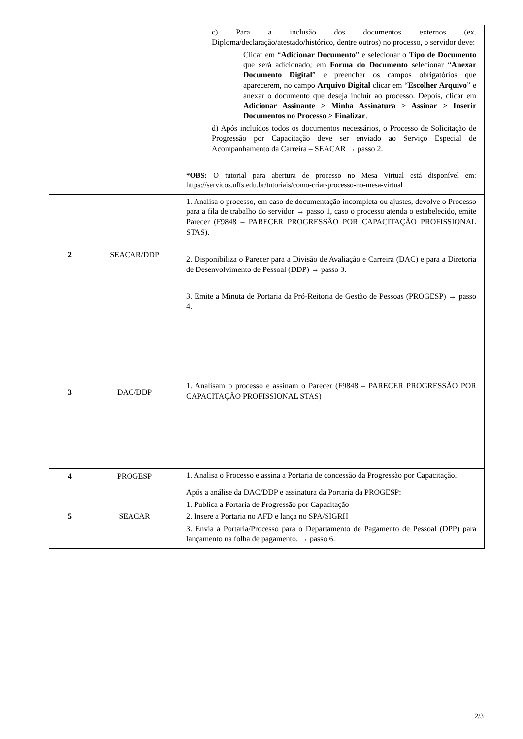| | | c) Para a inclusão dos documentos externos (ex. Diploma/declaração/atestado/histórico, dentre outros) no processo, o servidor deve: Clicar em “ Adicionar Documento ” e selecionar o Tipo de Documento que será adicionado; em Forma do Documento selecionar “ Anexar Documento Digital ” e preencher os campos obrigatórios que aparecerem, no campo Arquivo Digital clicar em “ Escolher Arquivo ” e anexar o documento que deseja incluir ao processo. Depois, clicar em Adicionar Assinante > Minha Assinatura > Assinar > Inserir Documentos no Processo > Finalizar . d) Após incluídos todos os documentos necessários, o Processo de Solicitação de Progressão por Capacitação deve ser enviado ao Serviço Especial de Acompanhamento da Carreira – SEACAR → passo 2. *OBS: O tutorial para abertura de processo no Mesa Virtual está disponível em: https://servicos.uffs.edu.br/tutoriais/como-criar-processo-no-mesa-virtual |
| 2 | SEACAR/DDP | 1. Analisa o processo, em caso de documentação incompleta ou ajustes, devolve o Processo para a fila de trabalho do servidor → passo 1, caso o processo atenda o estabelecido, emite Parecer (F9848 – PARECER PROGRESSÃO POR CAPACITAÇÃO PROFISSIONAL STAS). 2. Disponibiliza o Parecer para a Divisão de Avaliação e Carreira (DAC) e para a Diretoria de Desenvolvimento de Pessoal (DDP) → passo 3. 3. Emite a Minuta de Portaria da Pró-Reitoria de Gestão de Pessoas (PROGESP) → passo 4. |
| 3 | DAC/DDP | 1. Analisam o processo e assinam o Parecer (F9848 – PARECER PROGRESSÃO POR CAPACITAÇÃO PROFISSIONAL STAS) |
| 4 | PROGESP | 1. Analisa o Processo e assina a Portaria de concessão da Progressão por Capacitação. |
| 5 | SEACAR | Após a análise da DAC/DDP e assinatura da Portaria da PROGESP: 1. Publica a Portaria de Progressão por Capacitação 2. Insere a Portaria no AFD e lança no SPA/SIGRH 3. Envia a Portaria/Processo para o Departamento de Pagamento de Pessoal (DPP) para lançamento na folha de pagamento. → passo 6. |
2/3